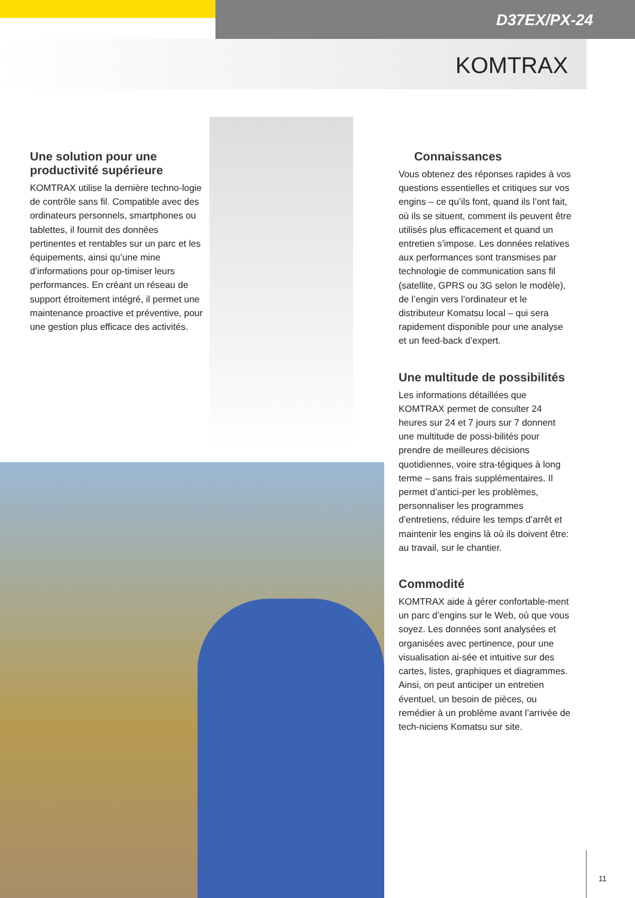D37EX/PX-24
KOMTRAX
Une solution pour une productivité supérieure
KOMTRAX utilise la dernière techno-logie de contrôle sans fil. Compatible avec des ordinateurs personnels, smartphones ou tablettes, il fournit des données pertinentes et rentables sur un parc et les équipements, ainsi qu’une mine d’informations pour op-timiser leurs performances. En créant un réseau de support étroitement intégré, il permet une maintenance proactive et préventive, pour une gestion plus efficace des activités.
Connaissances
Vous obtenez des réponses rapides à vos questions essentielles et critiques sur vos engins – ce qu’ils font, quand ils l’ont fait, où ils se situent, comment ils peuvent être utilisés plus efficacement et quand un entretien s’impose. Les données relatives aux performances sont transmises par technologie de communication sans fil (satellite, GPRS ou 3G selon le modèle), de l’engin vers l’ordinateur et le distributeur Komatsu local – qui sera rapidement disponible pour une analyse et un feed-back d’expert.
Une multitude de possibilités
Les informations détaillées que KOMTRAX permet de consulter 24 heures sur 24 et 7 jours sur 7 donnent une multitude de possi-bilités pour prendre de meilleures décisions quotidiennes, voire stra-tégiques à long terme – sans frais supplémentaires. Il permet d’antici-per les problèmes, personnaliser les programmes d’entretiens, réduire les temps d’arrêt et maintenir les engins là où ils doivent être: au travail, sur le chantier.
Commodité
KOMTRAX aide à gérer confortable-ment un parc d’engins sur le Web, où que vous soyez. Les données sont analysées et organisées avec pertinence, pour une visualisation ai-sée et intuitive sur des cartes, listes, graphiques et diagrammes. Ainsi, on peut anticiper un entretien éventuel, un besoin de pièces, ou remédier à un problème avant l’arrivée de tech-niciens Komatsu sur site.
11